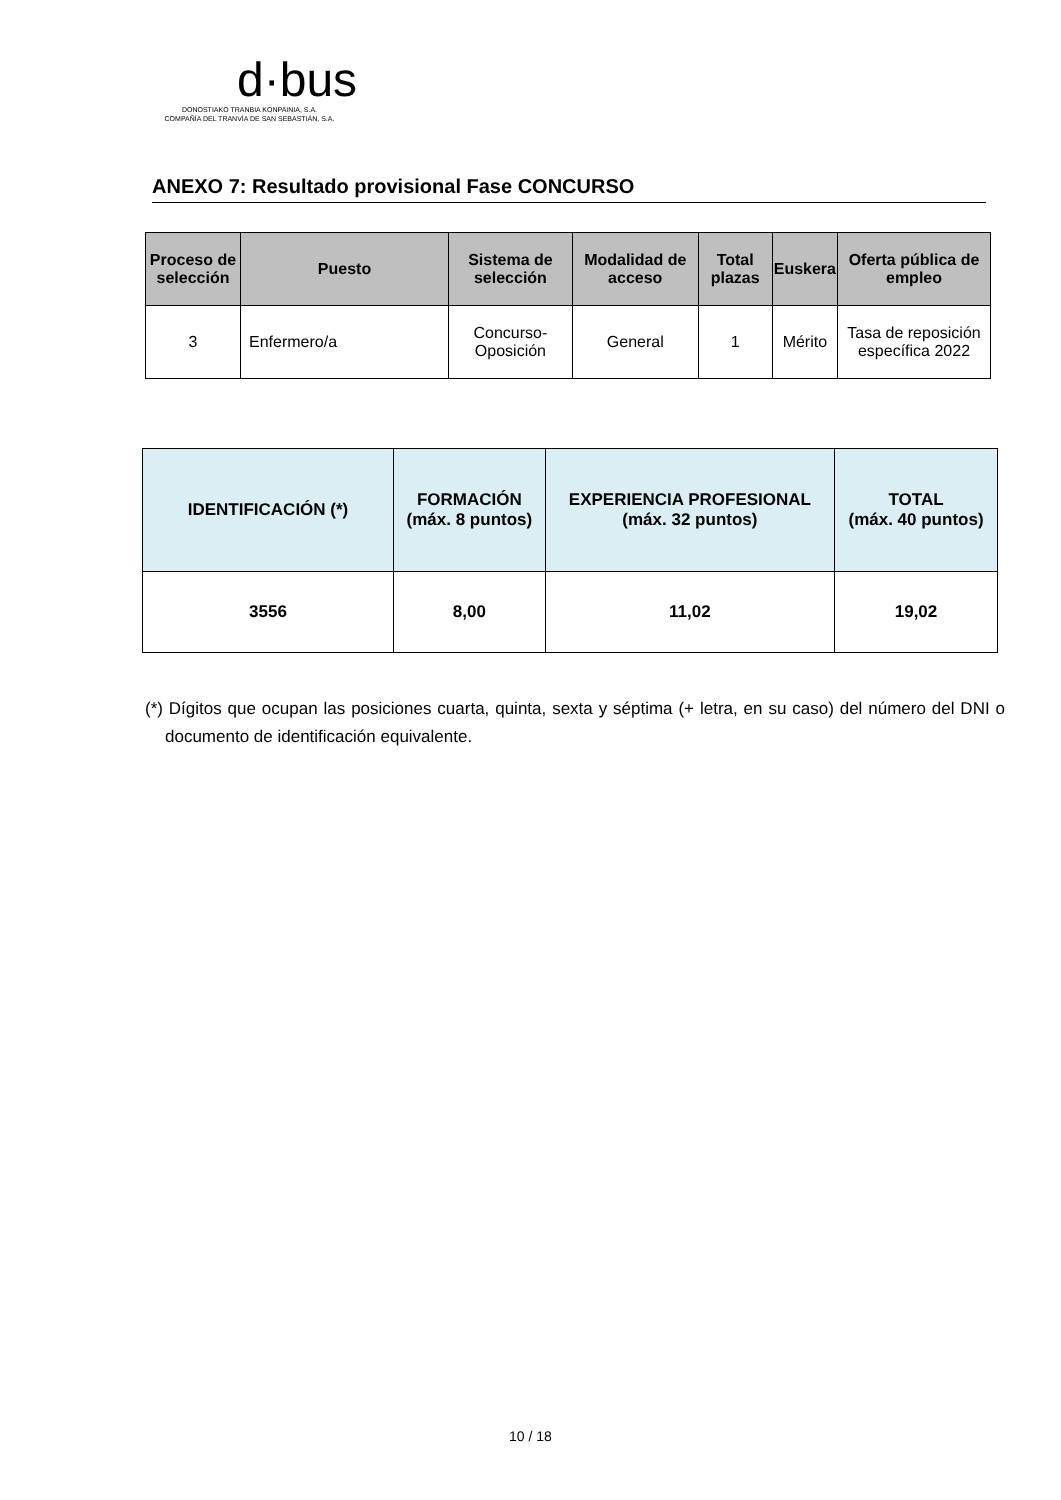d·bus
DONOSTIAKO TRANBIA KONPAINIA, S.A.
COMPAÑÍA DEL TRANVÍA DE SAN SEBASTIÁN, S.A.
ANEXO 7: Resultado provisional Fase CONCURSO
| Proceso de selección | Puesto | Sistema de selección | Modalidad de acceso | Total plazas | Euskera | Oferta pública de empleo |
| --- | --- | --- | --- | --- | --- | --- |
| 3 | Enfermero/a | Concurso-Oposición | General | 1 | Mérito | Tasa de reposición específica 2022 |
| IDENTIFICACIÓN (*) | FORMACIÓN (máx. 8 puntos) | EXPERIENCIA PROFESIONAL (máx. 32 puntos) | TOTAL (máx. 40 puntos) |
| --- | --- | --- | --- |
| 3556 | 8,00 | 11,02 | 19,02 |
(*) Dígitos que ocupan las posiciones cuarta, quinta, sexta y séptima (+ letra, en su caso) del número del DNI o documento de identificación equivalente.
10 / 18